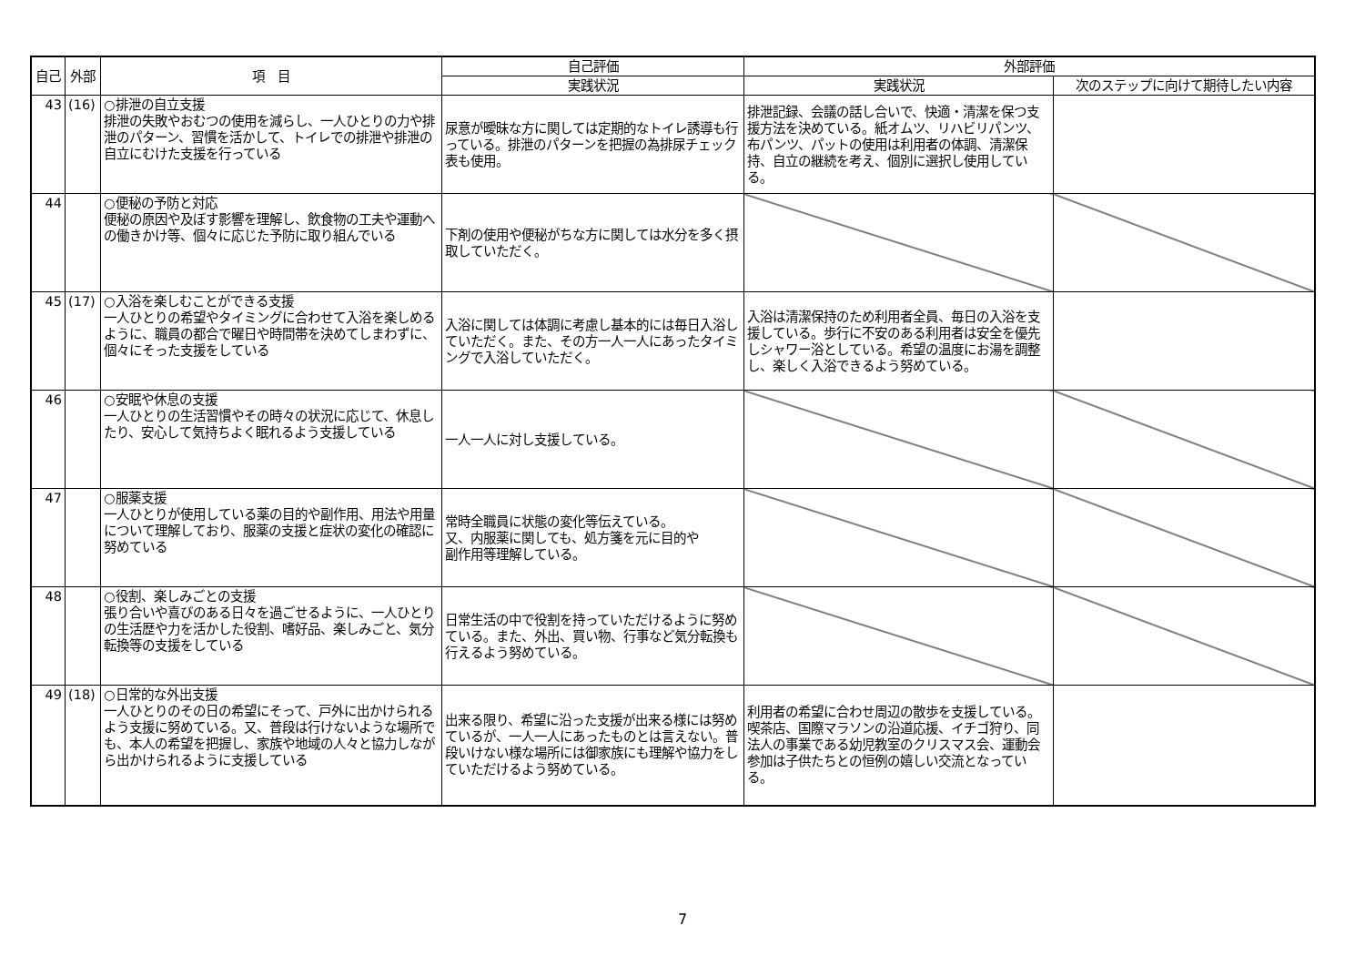| 自己 | 外部 | 項 目 | 自己評価 | 外部評価 | |
| --- | --- | --- | --- | --- | --- |
| | | | 実践状況 | 実践状況 | 次のステップに向けて期待したい内容 |
| 43 | (16) | ○排泄の自立支援 排泄の失敗やおむつの使用を減らし、一人ひとりの力や排泄のパターン、習慣を活かして、トイレでの排泄や排泄の自立にむけた支援を行っている | 尿意が曖昧な方に関しては定期的なトイレ誘導も行っている。排泄のパターンを把握の為排尿チェック表も使用。 | 排泄記録、会議の話し合いで、快適・清潔を保つ支援方法を決めている。紙オムツ、リハビリパンツ、布パンツ、パットの使用は利用者の体調、清潔保持、自立の継続を考え、個別に選択し使用している。 | |
| 44 | | ○便秘の予防と対応 便秘の原因や及ぼす影響を理解し、飲食物の工夫や運動への働きかけ等、個々に応じた予防に取り組んでいる | 下剤の使用や便秘がちな方に関しては水分を多く摂取していただく。 | | |
| 45 | (17) | ○入浴を楽しむことができる支援 一人ひとりの希望やタイミングに合わせて入浴を楽しめるように、職員の都合で曜日や時間帯を決めてしまわずに、個々にそった支援をしている | 入浴に関しては体調に考慮し基本的には毎日入浴していただく。また、その方一人一人にあったタイミングで入浴していただく。 | 入浴は清潔保持のため利用者全員、毎日の入浴を支援している。歩行に不安のある利用者は安全を優先しシャワー浴としている。希望の温度にお湯を調整し、楽しく入浴できるよう努めている。 | |
| 46 | | ○安眠や休息の支援 一人ひとりの生活習慣やその時々の状況に応じて、休息したり、安心して気持ちよく眠れるよう支援している | 一人一人に対し支援している。 | | |
| 47 | | ○服薬支援 一人ひとりが使用している薬の目的や副作用、用法や用量について理解しており、服薬の支援と症状の変化の確認に努めている | 常時全職員に状態の変化等伝えている。 又、内服薬に関しても、処方箋を元に目的や 副作用等理解している。 | | |
| 48 | | ○役割、楽しみごとの支援 張り合いや喜びのある日々を過ごせるように、一人ひとりの生活歴や力を活かした役割、嗜好品、楽しみごと、気分転換等の支援をしている | 日常生活の中で役割を持っていただけるように努めている。また、外出、買い物、行事など気分転換も行えるよう努めている。 | | |
| 49 | (18) | ○日常的な外出支援 一人ひとりのその日の希望にそって、戸外に出かけられるよう支援に努めている。又、普段は行けないような場所でも、本人の希望を把握し、家族や地域の人々と協力しながら出かけられるように支援している | 出来る限り、希望に沿った支援が出来る様には努めているが、一人一人にあったものとは言えない。普段いけない様な場所には御家族にも理解や協力をしていただけるよう努めている。 | 利用者の希望に合わせ周辺の散歩を支援している。喫茶店、国際マラソンの沿道応援、イチゴ狩り、同法人の事業である幼児教室のクリスマス会、運動会参加は子供たちとの恒例の嬉しい交流となっている。 | |
7